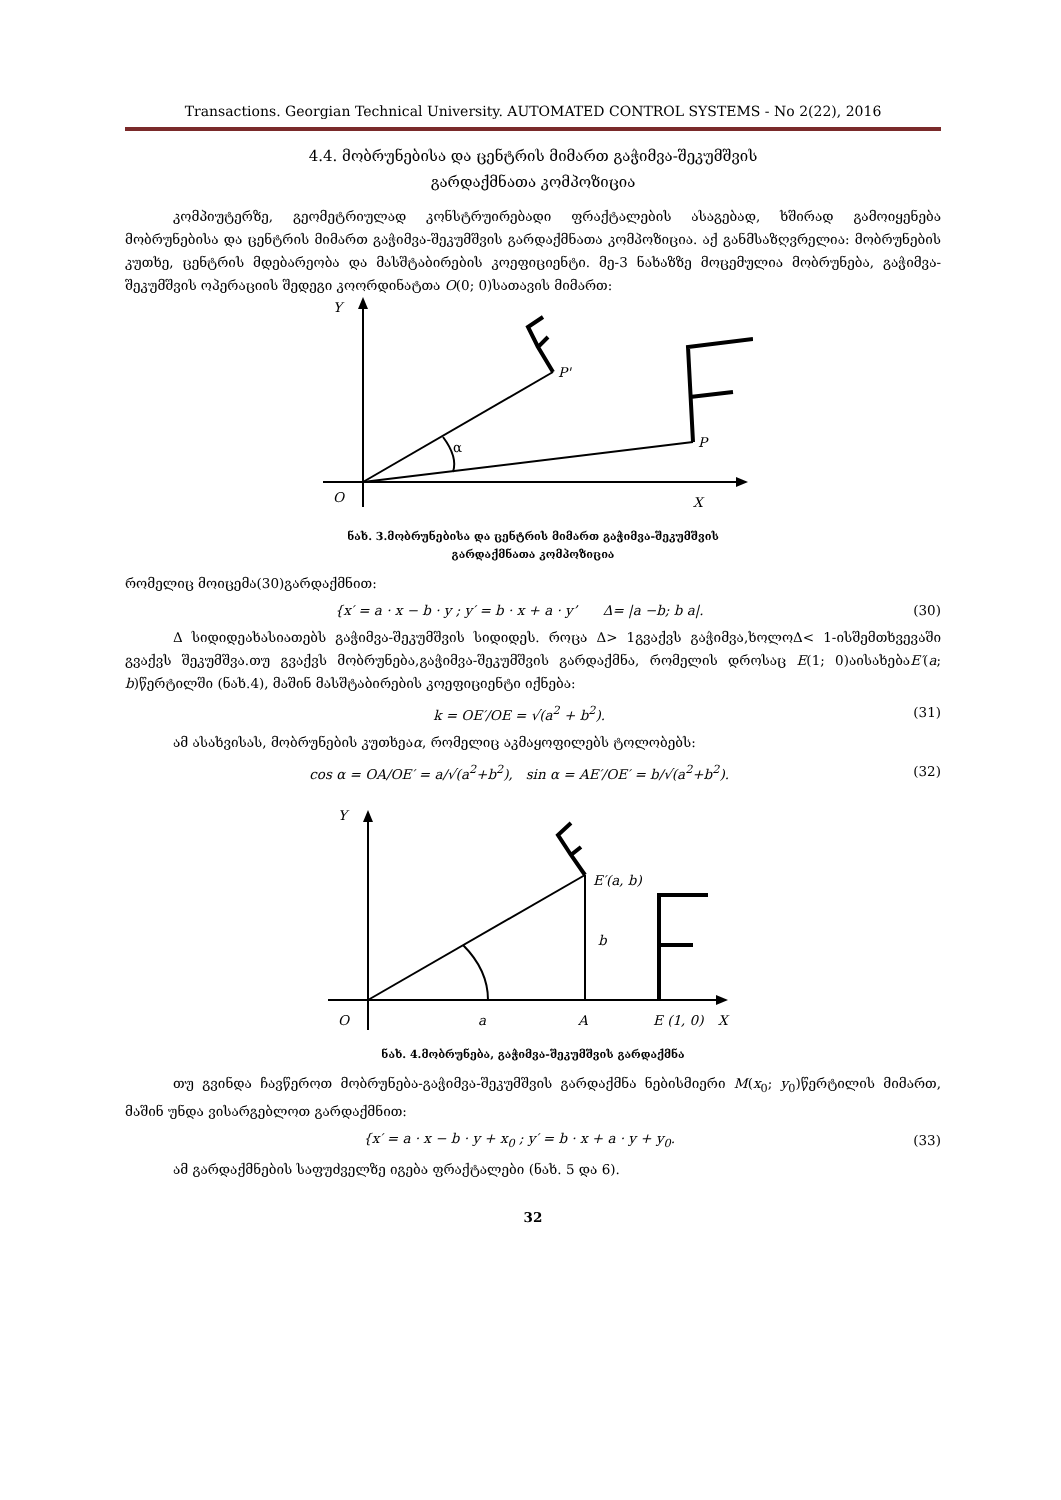Transactions. Georgian Technical University. AUTOMATED CONTROL SYSTEMS - No 2(22), 2016
4.4. მობრუნებისა და ცენტრის მიმართ გაჭიმვა-შეკუმშვის
გარდაქმნათა კომპოზიცია
კომპიუტერზე, გეომეტრიულად კონსტრუირებადი ფრაქტალების ასაგებად, ხშირად გამოიყენება მობრუნებისა და ცენტრის მიმართ გაჭიმვა-შეკუმშვის გარდაქმნათა კომპოზიცია. აქ განმსაზღვრელია: მობრუნების კუთხე, ცენტრის მდებარეობა და მასშტაბირების კოეფიციენტი. მე-3 ნახაზზე მოცემულია მობრუნება, გაჭიმვა-შეკუმშვის ოპერაციის შედეგი კოორდინატთა O(0; 0)სათავის მიმართ:
Y
P'
P
α
O
X
ნახ. 3.მობრუნებისა და ცენტრის მიმართ გაჭიმვა-შეკუმშვის
გარდაქმნათა კომპოზიცია
რომელიც მოიცემა(30)გარდაქმნით:
{x′ = a · x − b · y ; y′ = b · x + a · y’ Δ= |a −b; b a|. (30)
Δ სიდიდეახასიათებს გაჭიმვა-შეკუმშვის სიდიდეს. როცა Δ> 1გვაქვს გაჭიმვა,ხოლოΔ< 1-ისშემთხვევაში გვაქვს შეკუმშვა.თუ გვაქვს მობრუნება,გაჭიმვა-შეკუმშვის გარდაქმნა, რომელის დროსაც E(1; 0)აისახებაE′(a; b)წერტილში (ნახ.4), მაშინ მასშტაბირების კოეფიციენტი იქნება:
k = OE′/OE = √(a<sup>2</sup> + b<sup>2</sup>). (31)
ამ ასახვისას, მობრუნების კუთხეაα, რომელიც აკმაყოფილებს ტოლობებს:
cos α = OA/OE′ = a/√(a<sup>2</sup>+b<sup>2</sup>), sin α = AE′/OE′ = b/√(a<sup>2</sup>+b<sup>2</sup>). (32)
Y
E′(a, b)
b
O
a
A
E (1, 0)
X
ნახ. 4.მობრუნება, გაჭიმვა-შეკუმშვის გარდაქმნა
თუ გვინდა ჩავწეროთ მობრუნება-გაჭიმვა-შეკუმშვის გარდაქმნა ნებისმიერი M(x<sub>0</sub>; y<sub>0</sub>)წერტილის მიმართ, მაშინ უნდა ვისარგებლოთ გარდაქმნით:
{x′ = a · x − b · y + x<sub>0</sub> ; y′ = b · x + a · y + y<sub>0</sub>. (33)
ამ გარდაქმნების საფუძველზე იგება ფრაქტალები (ნახ. 5 და 6).
32